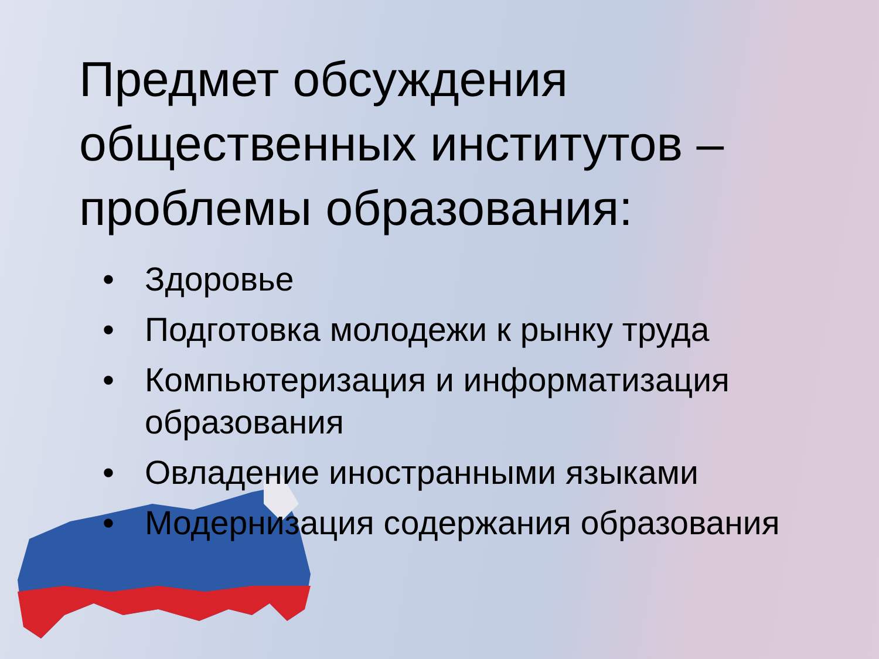Предмет обсуждения общественных институтов – проблемы образования:
• Здоровье
• Подготовка молодежи к рынку труда
• Компьютеризация и информатизация образования
• Овладение иностранными языками
• Модернизация содержания образования